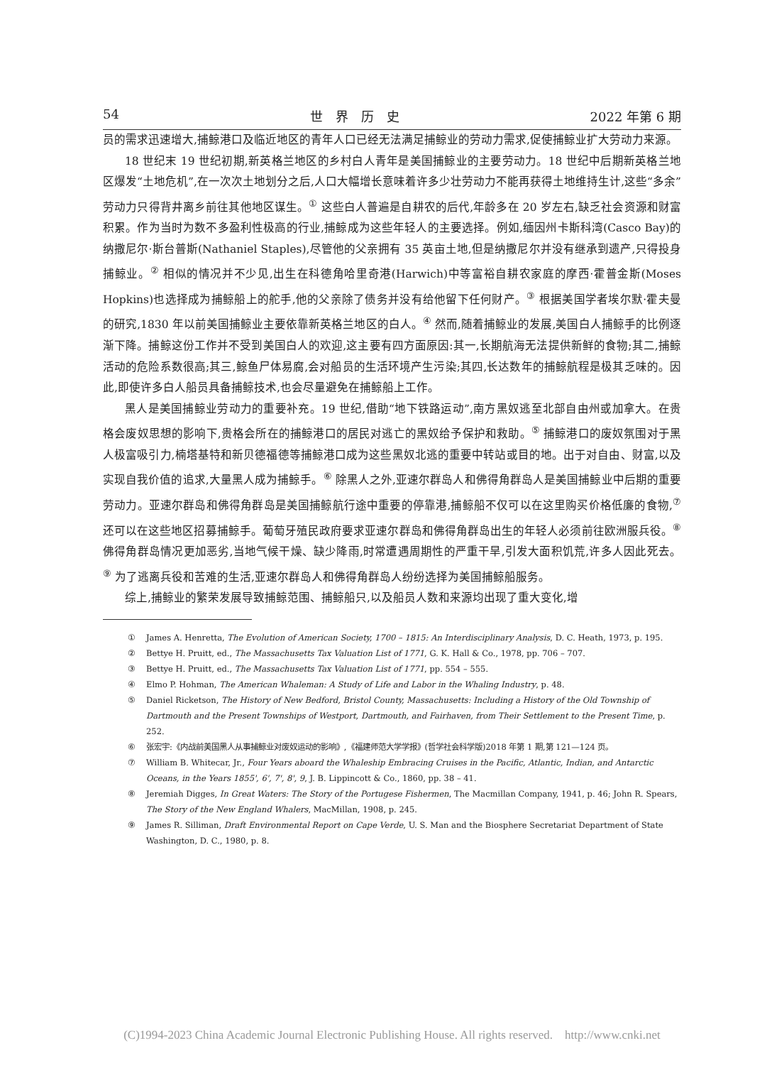54 世　界　历　史 2022 年第 6 期
员的需求迅速增大,捕鲸港口及临近地区的青年人口已经无法满足捕鲸业的劳动力需求,促使捕鲸业扩大劳动力来源。
18 世纪末 19 世纪初期,新英格兰地区的乡村白人青年是美国捕鲸业的主要劳动力。18 世纪中后期新英格兰地区爆发“土地危机”,在一次次土地划分之后,人口大幅增长意味着许多少壮劳动力不能再获得土地维持生计,这些“多余”劳动力只得背井离乡前往其他地区谋生。<sup>①</sup> 这些白人普遍是自耕农的后代,年龄多在 20 岁左右,缺乏社会资源和财富积累。作为当时为数不多盈利性极高的行业,捕鲸成为这些年轻人的主要选择。例如,缅因州卡斯科湾(Casco Bay)的纳撒尼尔·斯台普斯(Nathaniel Staples),尽管他的父亲拥有 35 英亩土地,但是纳撒尼尔并没有继承到遗产,只得投身捕鲸业。<sup>②</sup> 相似的情况并不少见,出生在科德角哈里奇港(Harwich)中等富裕自耕农家庭的摩西·霍普金斯(Moses Hopkins)也选择成为捕鲸船上的舵手,他的父亲除了债务并没有给他留下任何财产。<sup>③</sup> 根据美国学者埃尔默·霍夫曼的研究,1830 年以前美国捕鲸业主要依靠新英格兰地区的白人。<sup>④</sup> 然而,随着捕鲸业的发展,美国白人捕鲸手的比例逐渐下降。捕鲸这份工作并不受到美国白人的欢迎,这主要有四方面原因:其一,长期航海无法提供新鲜的食物;其二,捕鲸活动的危险系数很高;其三,鲸鱼尸体易腐,会对船员的生活环境产生污染;其四,长达数年的捕鲸航程是极其乏味的。因此,即使许多白人船员具备捕鲸技术,也会尽量避免在捕鲸船上工作。
黑人是美国捕鲸业劳动力的重要补充。19 世纪,借助“地下铁路运动”,南方黑奴逃至北部自由州或加拿大。在贵格会废奴思想的影响下,贵格会所在的捕鲸港口的居民对逃亡的黑奴给予保护和救助。<sup>⑤</sup> 捕鲸港口的废奴氛围对于黑人极富吸引力,楠塔基特和新贝德福德等捕鲸港口成为这些黑奴北逃的重要中转站或目的地。出于对自由、财富,以及实现自我价值的追求,大量黑人成为捕鲸手。<sup>⑥</sup> 除黑人之外,亚速尔群岛人和佛得角群岛人是美国捕鲸业中后期的重要劳动力。亚速尔群岛和佛得角群岛是美国捕鲸航行途中重要的停靠港,捕鲸船不仅可以在这里购买价格低廉的食物,<sup>⑦</sup>还可以在这些地区招募捕鲸手。葡萄牙殖民政府要求亚速尔群岛和佛得角群岛出生的年轻人必须前往欧洲服兵役。<sup>⑧</sup> 佛得角群岛情况更加恶劣,当地气候干燥、缺少降雨,时常遭遇周期性的严重干旱,引发大面积饥荒,许多人因此死去。<sup>⑨</sup> 为了逃离兵役和苦难的生活,亚速尔群岛人和佛得角群岛人纷纷选择为美国捕鲸船服务。
综上,捕鲸业的繁荣发展导致捕鲸范围、捕鲸船只,以及船员人数和来源均出现了重大变化,增
① James A. Henretta, The Evolution of American Society, 1700 – 1815: An Interdisciplinary Analysis, D. C. Heath, 1973, p. 195.
② Bettye H. Pruitt, ed., The Massachusetts Tax Valuation List of 1771, G. K. Hall & Co., 1978, pp. 706 – 707.
③ Bettye H. Pruitt, ed., The Massachusetts Tax Valuation List of 1771, pp. 554 – 555.
④ Elmo P. Hohman, The American Whaleman: A Study of Life and Labor in the Whaling Industry, p. 48.
⑤ Daniel Ricketson, The History of New Bedford, Bristol County, Massachusetts: Including a History of the Old Township of Dartmouth and the Present Townships of Westport, Dartmouth, and Fairhaven, from Their Settlement to the Present Time, p. 252.
⑥ 张宏宇:《内战前美国黑人从事捕鲸业对废奴运动的影响》,《福建师范大学学报》(哲学社会科学版)2018 年第 1 期,第 121—124 页。
⑦ William B. Whitecar, Jr., Four Years aboard the Whaleship Embracing Cruises in the Pacific, Atlantic, Indian, and Antarctic Oceans, in the Years 1855', 6', 7', 8', 9, J. B. Lippincott & Co., 1860, pp. 38 – 41.
⑧ Jeremiah Digges, In Great Waters: The Story of the Portugese Fishermen, The Macmillan Company, 1941, p. 46; John R. Spears, The Story of the New England Whalers, MacMillan, 1908, p. 245.
⑨ James R. Silliman, Draft Environmental Report on Cape Verde, U. S. Man and the Biosphere Secretariat Department of State Washington, D. C., 1980, p. 8.
(C)1994-2023 China Academic Journal Electronic Publishing House. All rights reserved. http://www.cnki.net